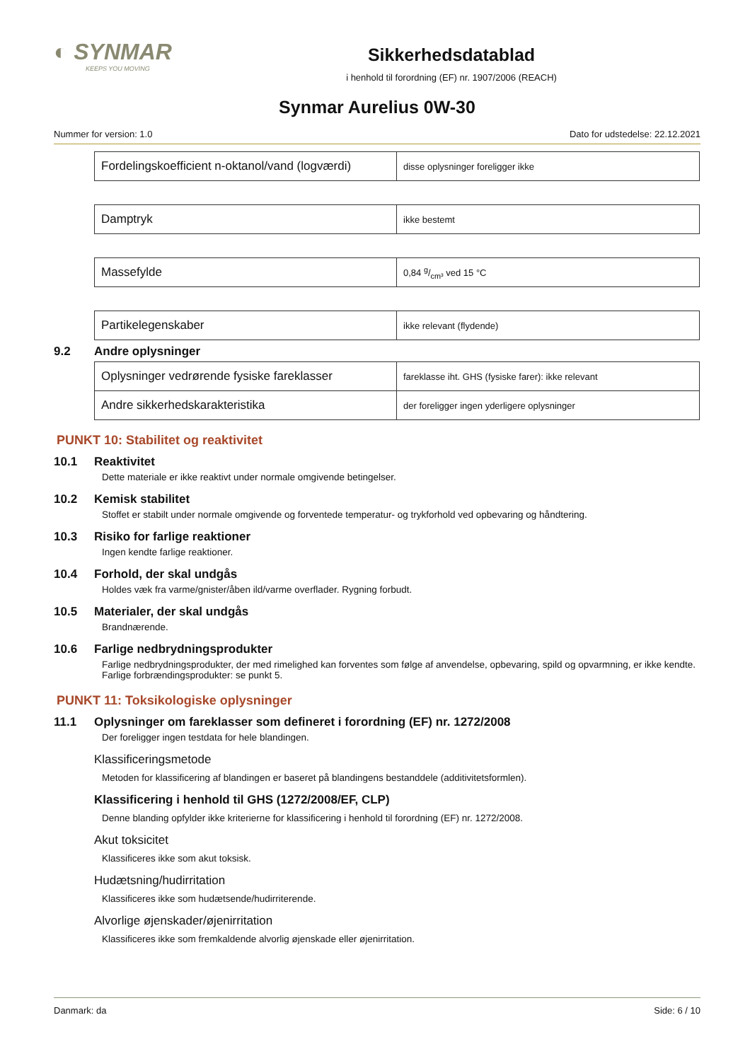◐ SYNMAR
KEEPS YOU MOVING
Sikkerhedsdatablad
i henhold til forordning (EF) nr. 1907/2006 (REACH)
Synmar Aurelius 0W-30
Nummer for version: 1.0 Dato for udstedelse: 22.12.2021
| Fordelingskoefficient n-oktanol/vand (logværdi) | disse oplysninger foreligger ikke |
| Damptryk | ikke bestemt |
| Massefylde | 0,84 g/cm³ ved 15 °C |
| Partikelegenskaber | ikke relevant (flydende) |
9.2 Andre oplysninger
| Oplysninger vedrørende fysiske fareklasser | fareklasse iht. GHS (fysiske farer): ikke relevant |
| Andre sikkerhedskarakteristika | der foreligger ingen yderligere oplysninger |
PUNKT 10: Stabilitet og reaktivitet
10.1 Reaktivitet
Dette materiale er ikke reaktivt under normale omgivende betingelser.
10.2 Kemisk stabilitet
Stoffet er stabilt under normale omgivende og forventede temperatur- og trykforhold ved opbevaring og håndtering.
10.3 Risiko for farlige reaktioner
Ingen kendte farlige reaktioner.
10.4 Forhold, der skal undgås
Holdes væk fra varme/gnister/åben ild/varme overflader. Rygning forbudt.
10.5 Materialer, der skal undgås
Brandnærende.
10.6 Farlige nedbrydningsprodukter
Farlige nedbrydningsprodukter, der med rimelighed kan forventes som følge af anvendelse, opbevaring, spild og opvarmning, er ikke kendte. Farlige forbrændingsprodukter: se punkt 5.
PUNKT 11: Toksikologiske oplysninger
11.1 Oplysninger om fareklasser som defineret i forordning (EF) nr. 1272/2008
Der foreligger ingen testdata for hele blandingen.
Klassificeringsmetode
Metoden for klassificering af blandingen er baseret på blandingens bestanddele (additivitetsformlen).
Klassificering i henhold til GHS (1272/2008/EF, CLP)
Denne blanding opfylder ikke kriterierne for klassificering i henhold til forordning (EF) nr. 1272/2008.
Akut toksicitet
Klassificeres ikke som akut toksisk.
Hudætsning/hudirritation
Klassificeres ikke som hudætsende/hudirriterende.
Alvorlige øjenskader/øjenirritation
Klassificeres ikke som fremkaldende alvorlig øjenskade eller øjenirritation.
Danmark: da Side: 6 / 10